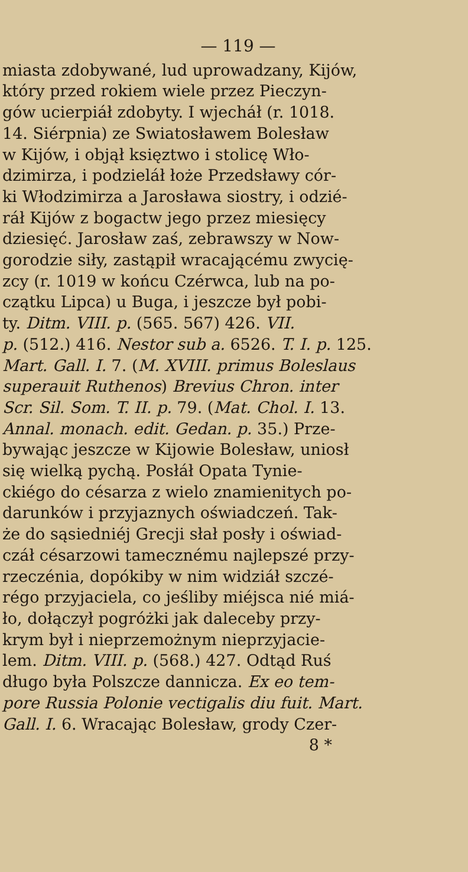— 119 —
miasta zdobywané, lud uprowadzany, Kijów,
który przed rokiem wiele przez Pieczyn-
gów ucierpiáł zdobyty. I wjecháł (r. 1018.
14. Siérpnia) ze Swiatosławem Bolesław
w Kijów, i objął księztwo i stolicę Wło-
dzimirza, i podzieláł łoże Przedsławy cór-
ki Włodzimirza a Jarosława siostry, i odzié-
ráł Kijów z bogactw jego przez miesięcy
dziesięć. Jarosław zaś, zebrawszy w Now-
gorodzie siły, zastąpił wracającému zwycię-
zcy (r. 1019 w końcu Czérwca, lub na po-
czątku Lipca) u Buga, i jeszcze był pobi-
ty. Ditm. VIII. p. (565. 567) 426. VII.
p. (512.) 416. Nestor sub a. 6526. T. I. p. 125.
Mart. Gall. I. 7. (M. XVIII. primus Boleslaus
superauit Ruthenos) Brevius Chron. inter
Scr. Sil. Som. T. II. p. 79. (Mat. Chol. I. 13.
Annal. monach. edit. Gedan. p. 35.) Prze-
bywając jeszcze w Kijowie Bolesław, uniosł
się wielką pychą. Posłáł Opata Tynie-
ckiégo do césarza z wielo znamienitych po-
darunków i przyjaznych oświadczeń. Tak-
że do sąsiedniéj Grecji słał posły i oświad-
czáł césarzowi tamecznému najlepszé przy-
rzeczénia, dopókiby w nim widziáł szczé-
régo przyjaciela, co jeśliby miéjsca nié miá-
ło, dołączył pogróżki jak daleceby przy-
krym był i nieprzemożnym nieprzyjacie-
lem. Ditm. VIII. p. (568.) 427. Odtąd Ruś
długo była Polszcze dannicza. Ex eo tem-
pore Russia Polonie vectigalis diu fuit. Mart.
Gall. I. 6. Wracając Bolesław, grody Czer-
8 *